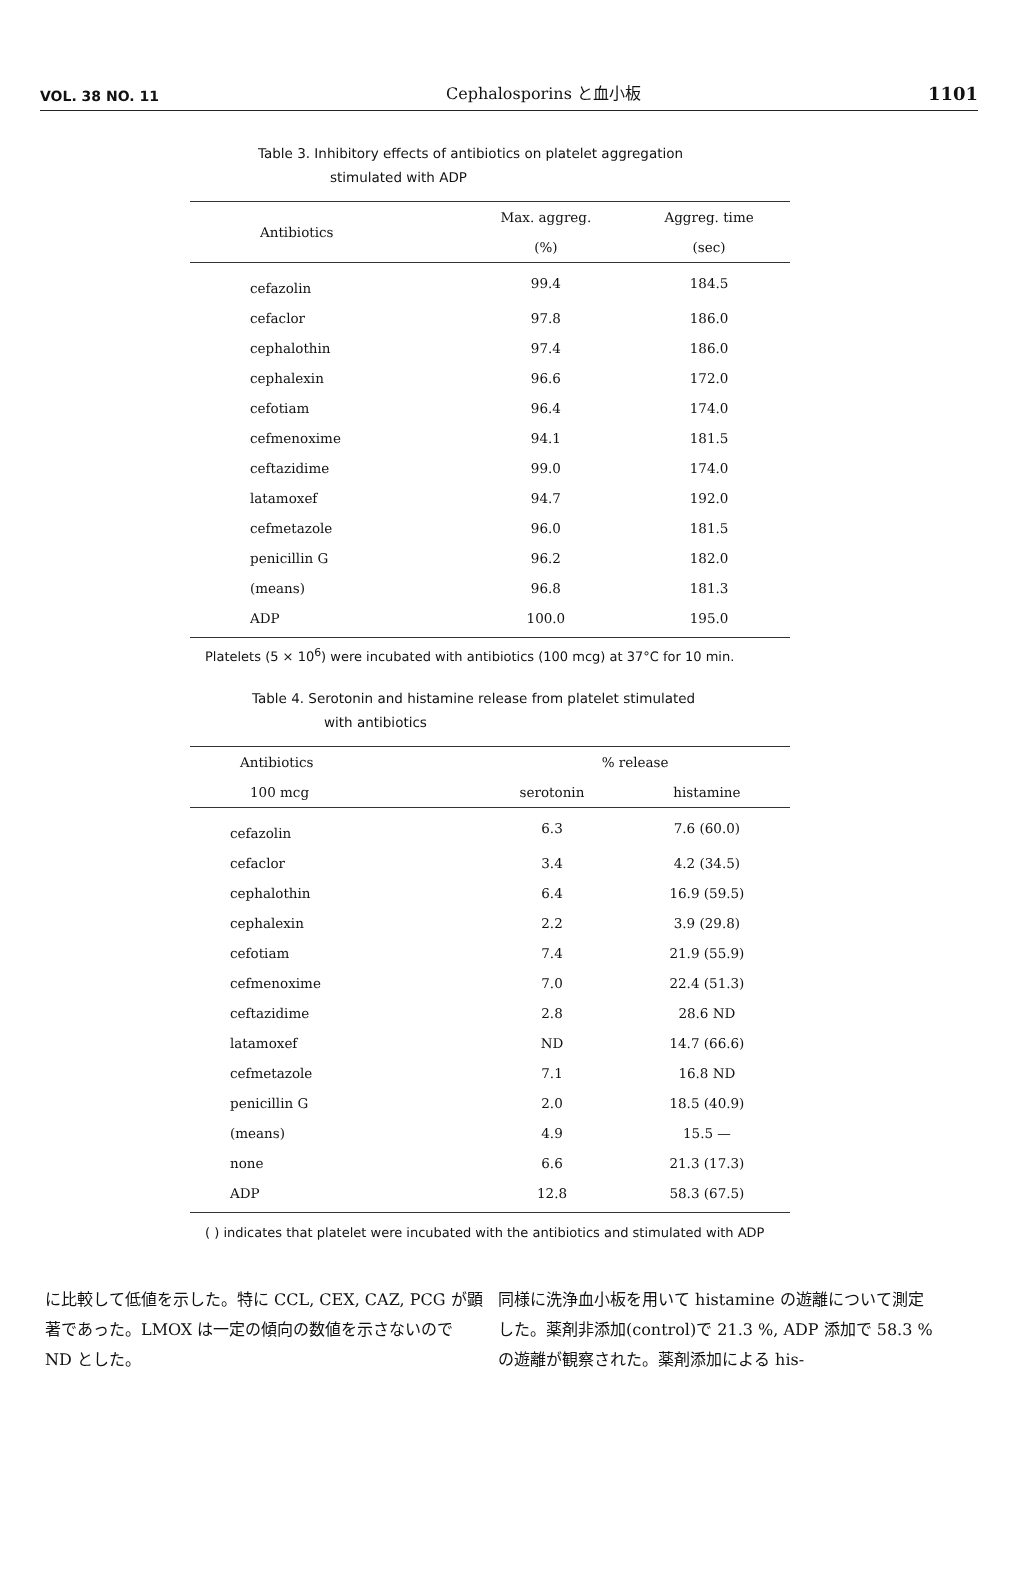VOL. 38 NO. 11 Cephalosporins と血小板 1101
Table 3. Inhibitory effects of antibiotics on platelet aggregation
stimulated with ADP
| Antibiotics | Max. aggreg. | Aggreg. time |
| --- | --- | --- |
| | (%) | (sec) |
| cefazolin | 99.4 | 184.5 |
| cefaclor | 97.8 | 186.0 |
| cephalothin | 97.4 | 186.0 |
| cephalexin | 96.6 | 172.0 |
| cefotiam | 96.4 | 174.0 |
| cefmenoxime | 94.1 | 181.5 |
| ceftazidime | 99.0 | 174.0 |
| latamoxef | 94.7 | 192.0 |
| cefmetazole | 96.0 | 181.5 |
| penicillin G | 96.2 | 182.0 |
| (means) | 96.8 | 181.3 |
| ADP | 100.0 | 195.0 |
Platelets (5 × 10<sup>6</sup>) were incubated with antibiotics (100 mcg) at 37°C for 10 min.
Table 4. Serotonin and histamine release from platelet stimulated
with antibiotics
| Antibiotics | % release | |
| --- | --- | --- |
| 100 mcg | serotonin | histamine |
| cefazolin | 6.3 | 7.6 (60.0) |
| cefaclor | 3.4 | 4.2 (34.5) |
| cephalothin | 6.4 | 16.9 (59.5) |
| cephalexin | 2.2 | 3.9 (29.8) |
| cefotiam | 7.4 | 21.9 (55.9) |
| cefmenoxime | 7.0 | 22.4 (51.3) |
| ceftazidime | 2.8 | 28.6 ND |
| latamoxef | ND | 14.7 (66.6) |
| cefmetazole | 7.1 | 16.8 ND |
| penicillin G | 2.0 | 18.5 (40.9) |
| (means) | 4.9 | 15.5 — |
| none | 6.6 | 21.3 (17.3) |
| ADP | 12.8 | 58.3 (67.5) |
( ) indicates that platelet were incubated with the antibiotics and stimulated with ADP
に比較して低値を示した。特に CCL, CEX, CAZ, PCG が顕著であった。LMOX は一定の傾向の数値を示さないので ND とした。
同様に洗浄血小板を用いて histamine の遊離について測定した。薬剤非添加(control)で 21.3 %, ADP 添加で 58.3 %の遊離が観察された。薬剤添加による his-